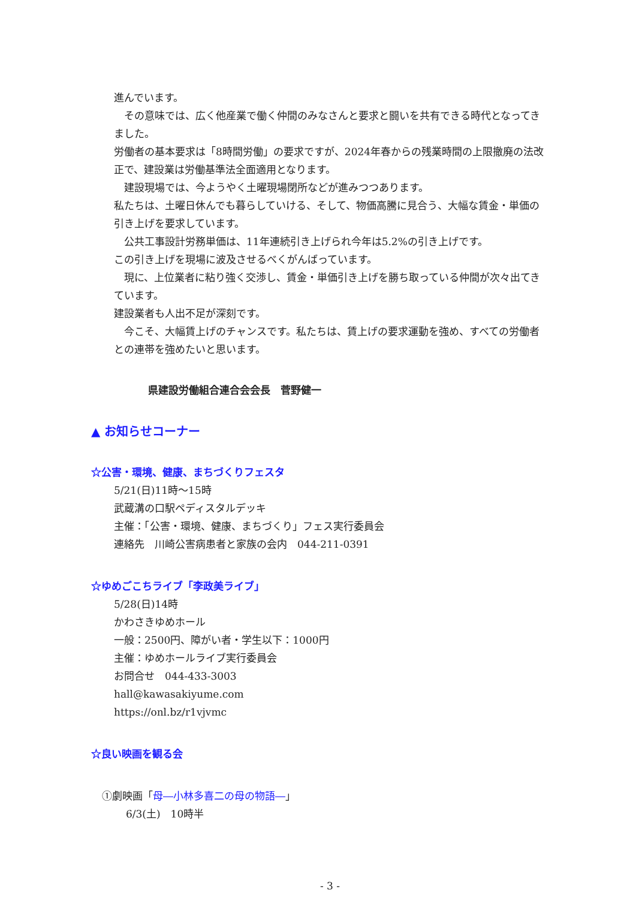進んでいます。
　その意味では、広く他産業で働く仲間のみなさんと要求と闘いを共有できる時代となってきました。
労働者の基本要求は「8時間労働」の要求ですが、2024年春からの残業時間の上限撤廃の法改正で、建設業は労働基準法全面適用となります。
　建設現場では、今ようやく土曜現場閉所などが進みつつあります。
私たちは、土曜日休んでも暮らしていける、そして、物価高騰に見合う、大幅な賃金・単価の引き上げを要求しています。
　公共工事設計労務単価は、11年連続引き上げられ今年は5.2%の引き上げです。
この引き上げを現場に波及させるべくがんばっています。
　現に、上位業者に粘り強く交渉し、賃金・単価引き上げを勝ち取っている仲間が次々出てきています。
建設業者も人出不足が深刻です。
　今こそ、大幅賃上げのチャンスです。私たちは、賃上げの要求運動を強め、すべての労働者との連帯を強めたいと思います。
県建設労働組合連合会会長　菅野健一
▲ お知らせコーナー
☆公害・環境、健康、まちづくりフェスタ
5/21(日)11時～15時
武蔵溝の口駅ペディスタルデッキ
主催：「公害・環境、健康、まちづくり」フェス実行委員会
連絡先　川崎公害病患者と家族の会内　044-211-0391
☆ゆめごこちライブ「李政美ライブ」
5/28(日)14時
かわさきゆめホール
一般：2500円、障がい者・学生以下：1000円
主催：ゆめホールライブ実行委員会
お問合せ　044-433-3003
hall@kawasakiyume.com
https://onl.bz/r1vjvmc
☆良い映画を観る会
①劇映画「母―小林多喜二の母の物語―」
6/3(土)　10時半
- 3 -